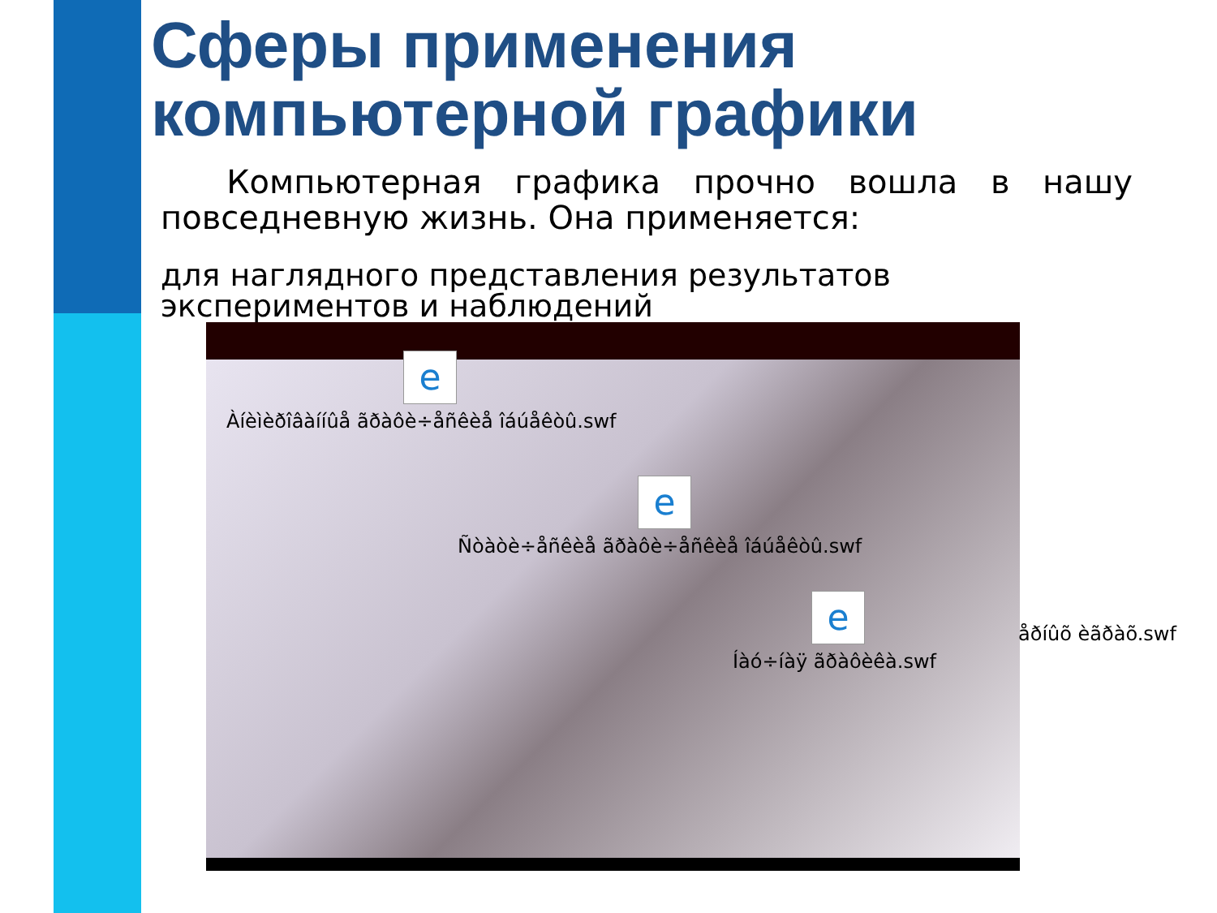Сферы применения компьютерной графики
Компьютерная графика прочно вошла в нашу повседневную жизнь. Она применяется:
для наглядного представления результатов экспериментов и наблюдений
e
Àíèìèðîâàííûå ãðàôè÷åñêèå îáúåêòû.swf
e
Ñòàòè÷åñêèå ãðàôè÷åñêèå îáúåêòû.swf
e
Íàó÷íàÿ ãðàôèêà.swf
åðíûõ èãðàõ.swf